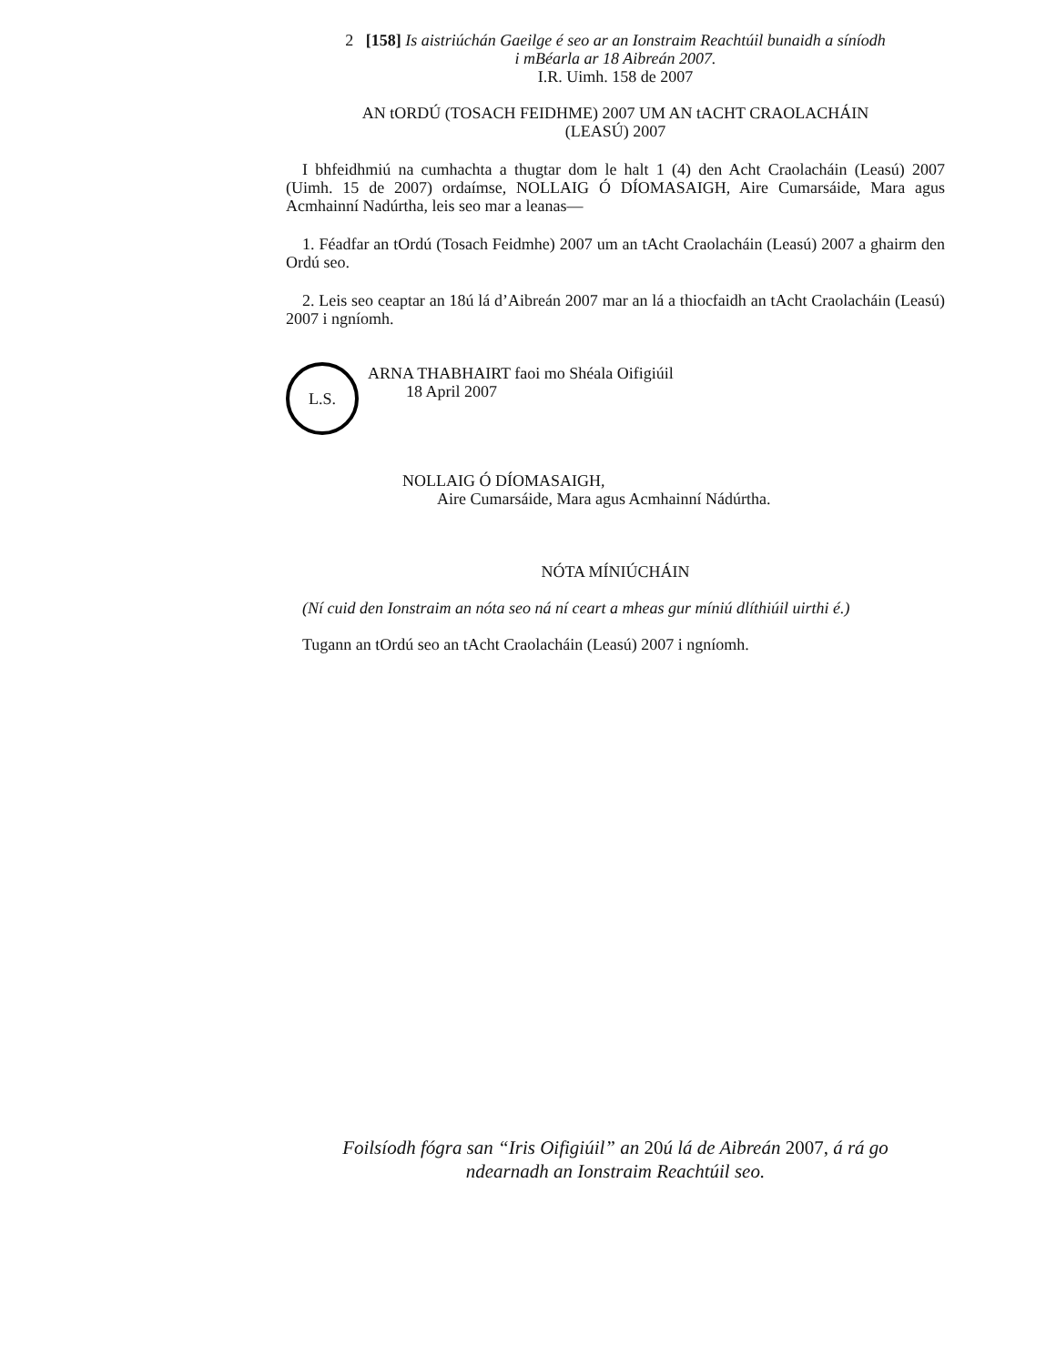2 [158] Is aistriúchán Gaeilge é seo ar an Ionstraim Reachtúil bunaidh a síníodh
i mBéarla ar 18 Aibreán 2007.
I.R. Uimh. 158 de 2007
AN tORDÚ (TOSACH FEIDHME) 2007 UM AN tACHT CRAOLACHÁIN
(LEASÚ) 2007
I bhfeidhmiú na cumhachta a thugtar dom le halt 1 (4) den Acht Craolacháin (Leasú) 2007 (Uimh. 15 de 2007) ordaímse, NOLLAIG Ó DÍOMASAIGH, Aire Cumarsáide, Mara agus Acmhainní Nadúrtha, leis seo mar a leanas—
1. Féadfar an tOrdú (Tosach Feidmhe) 2007 um an tAcht Craolacháin (Leasú) 2007 a ghairm den Ordú seo.
2. Leis seo ceaptar an 18ú lá d’Aibreán 2007 mar an lá a thiocfaidh an tAcht Craolacháin (Leasú) 2007 i ngníomh.
L.S.
ARNA THABHAIRT faoi mo Shéala Oifigiúil
18 April 2007
NOLLAIG Ó DÍOMASAIGH,
Aire Cumarsáide, Mara agus Acmhainní Nádúrtha.
NÓTA MÍNIÚCHÁIN
(Ní cuid den Ionstraim an nóta seo ná ní ceart a mheas gur míniú dlíthiúil uirthi é.)
Tugann an tOrdú seo an tAcht Craolacháin (Leasú) 2007 i ngníomh.
Foilsíodh fógra san “Iris Oifigiúil” an 20ú lá de Aibreán 2007, á rá go
ndearnadh an Ionstraim Reachtúil seo.